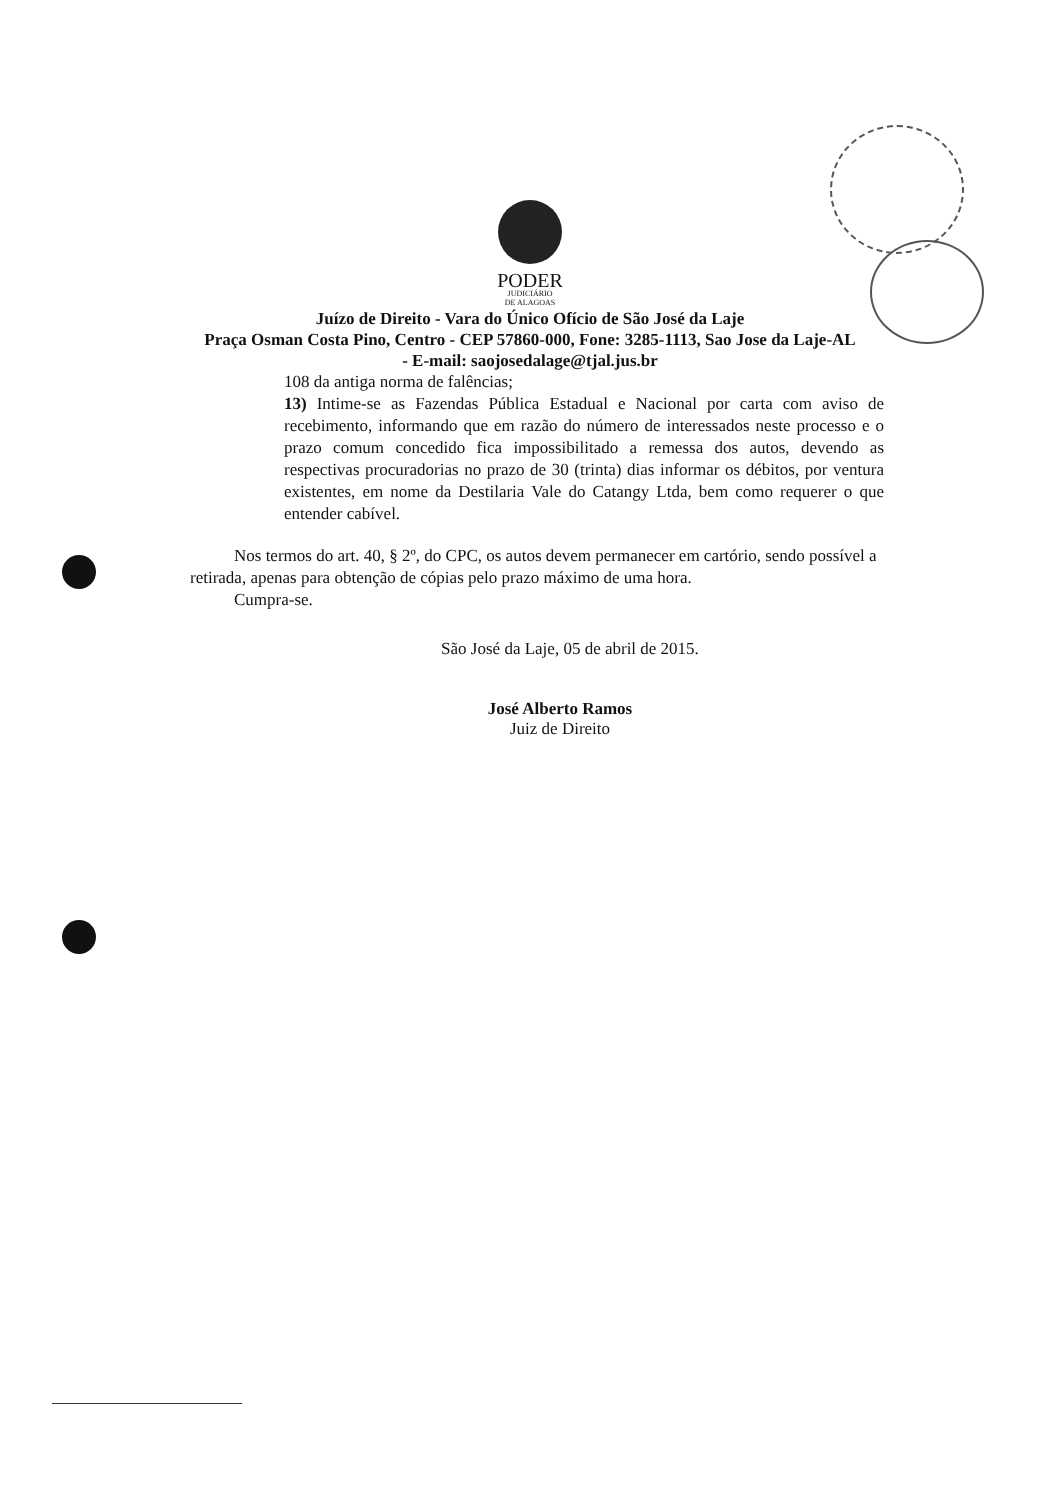PODER
JUDICIÁRIO
DE ALAGOAS
Juízo de Direito - Vara do Único Ofício de São José da Laje
Praça Osman Costa Pino, Centro - CEP 57860-000, Fone: 3285-1113, Sao Jose da Laje-AL - E-mail: saojosedalage@tjal.jus.br
108 da antiga norma de falências;
13) Intime-se as Fazendas Pública Estadual e Nacional por carta com aviso de recebimento, informando que em razão do número de interessados neste processo e o prazo comum concedido fica impossibilitado a remessa dos autos, devendo as respectivas procuradorias no prazo de 30 (trinta) dias informar os débitos, por ventura existentes, em nome da Destilaria Vale do Catangy Ltda, bem como requerer o que entender cabível.
Nos termos do art. 40, § 2º, do CPC, os autos devem permanecer em cartório, sendo possível a retirada, apenas para obtenção de cópias pelo prazo máximo de uma hora.
Cumpra-se.
São José da Laje, 05 de abril de 2015.
José Alberto Ramos
Juiz de Direito